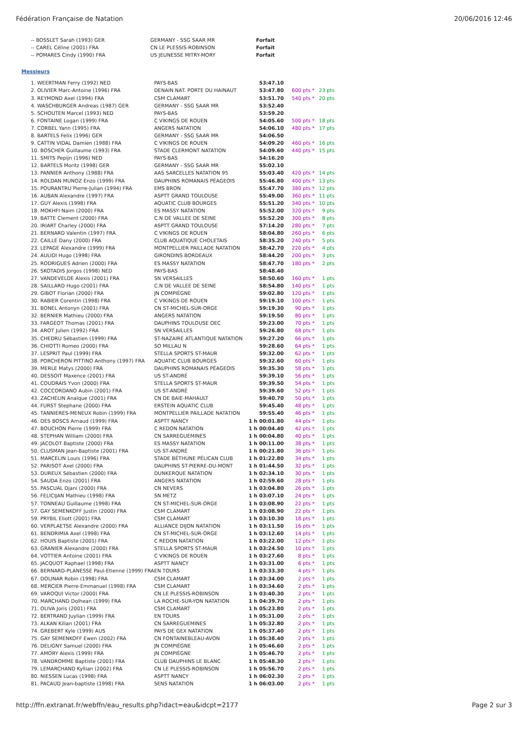Fédération Française de Natation 20/06/2016 12:46
| -- BOSSLET Sarah (1993) GER | GERMANY - SSG SAAR MR | Forfait |
| -- CAREL Céline (2001) FRA | CN LE PLESSIS-ROBINSON | Forfait |
| -- POMARES Cindy (1990) FRA | US JEUNESSE MITRY-MORY | Forfait |
Messieurs
| 1. WEERTMAN Ferry (1992) NED | PAYS-BAS | 53:47.10 | | |
| 2. OLIVIER Marc-Antoine (1996) FRA | DENAIN NAT. PORTE DU HAINAUT | 53:47.80 | 600 pts * | 23 pts |
| 3. REYMOND Axel (1994) FRA | CSM CLAMART | 53:51.70 | 540 pts * | 20 pts |
| 4. WASCHBURGER Andreas (1987) GER | GERMANY - SSG SAAR MR | 53:52.40 | | |
| 5. SCHOUTEN Marcel (1993) NED | PAYS-BAS | 53:59.20 | | |
| 6. FONTAINE Logan (1999) FRA | C VIKINGS DE ROUEN | 54:05.60 | 500 pts * | 18 pts |
| 7. CORBEL Yann (1995) FRA | ANGERS NATATION | 54:06.10 | 480 pts * | 17 pts |
| 8. BARTELS Felix (1996) GER | GERMANY - SSG SAAR MR | 54:06.50 | | |
| 9. CATTIN VIDAL Damien (1988) FRA | C VIKINGS DE ROUEN | 54:09.20 | 460 pts * | 16 pts |
| 10. BOSCHER Guillaume (1993) FRA | STADE CLERMONT NATATION | 54:09.60 | 440 pts * | 15 pts |
| 11. SMITS Pepijn (1996) NED | PAYS-BAS | 54:16.20 | | |
| 12. BARTELS Moritz (1998) GER | GERMANY - SSG SAAR MR | 55:02.10 | | |
| 13. PANNIER Anthony (1988) FRA | AAS SARCELLES NATATION 95 | 55:03.40 | 420 pts * | 14 pts |
| 14. ROLDAN MUNOZ Enzo (1999) FRA | DAUPHINS ROMANAIS PÉAGEOIS | 55:46.80 | 400 pts * | 13 pts |
| 15. POURANTRU Pierre-Julian (1994) FRA | EMS BRON | 55:47.70 | 380 pts * | 12 pts |
| 16. AUBAN Alexandre (1997) FRA | ASPTT GRAND TOULOUSE | 55:49.00 | 360 pts * | 11 pts |
| 17. GUY Alexis (1998) FRA | AQUATIC CLUB BOURGES | 55:51.20 | 340 pts * | 10 pts |
| 18. MOKHFI Naim (2000) FRA | ES MASSY NATATION | 55:52.00 | 320 pts * | 9 pts |
| 19. BATTE Clement (2000) FRA | C.N DE VALLEE DE SEINE | 55:52.20 | 300 pts * | 8 pts |
| 20. IRIART Charley (2000) FRA | ASPTT GRAND TOULOUSE | 57:14.20 | 280 pts * | 7 pts |
| 21. BERNARD Valentin (1997) FRA | C VIKINGS DE ROUEN | 58:04.80 | 260 pts * | 6 pts |
| 22. CAILLE Dany (2000) FRA | CLUB AQUATIQUE CHOLETAIS | 58:35.20 | 240 pts * | 5 pts |
| 23. LEPAGE Alexandre (1999) FRA | MONTPELLIER PAILLADE NATATION | 58:42.70 | 220 pts * | 4 pts |
| 24. AULIDI Hugo (1998) FRA | GIRONDINS BORDEAUX | 58:44.20 | 200 pts * | 3 pts |
| 25. RODRIGUES Adrien (2000) FRA | ES MASSY NATATION | 58:47.70 | 180 pts * | 2 pts |
| 26. SKOTADIS Jorgos (1998) NED | PAYS-BAS | 58:48.40 | | |
| 27. VANDEVELDE Alexis (2001) FRA | SN VERSAILLES | 58:50.60 | 160 pts * | 1 pts |
| 28. SAILLARD Hugo (2001) FRA | C.N DE VALLEE DE SEINE | 58:54.80 | 140 pts * | 1 pts |
| 29. GIBOT Florian (2000) FRA | JN COMPIÈGNE | 59:02.80 | 120 pts * | 1 pts |
| 30. RABIER Corentin (1998) FRA | C VIKINGS DE ROUEN | 59:19.10 | 100 pts * | 1 pts |
| 31. BONEL Antonyn (2001) FRA | CN ST-MICHEL-SUR-ORGE | 59:19.30 | 90 pts * | 1 pts |
| 32. BERNIER Mathieu (2000) FRA | ANGERS NATATION | 59:19.50 | 80 pts * | 1 pts |
| 33. FARGEOT Thomas (2001) FRA | DAUPHINS TOULOUSE OEC | 59:23.00 | 70 pts * | 1 pts |
| 34. AROT Julien (1992) FRA | SN VERSAILLES | 59:26.80 | 68 pts * | 1 pts |
| 35. CHEDRU Sébastien (1999) FRA | ST-NAZAIRE ATLANTIQUE NATATION | 59:27.20 | 66 pts * | 1 pts |
| 36. CHIOTTI Romeo (2000) FRA | SO MILLAU N | 59:28.60 | 64 pts * | 1 pts |
| 37. LESPRIT Paul (1999) FRA | STELLA SPORTS ST-MAUR | 59:32.00 | 62 pts * | 1 pts |
| 38. PORCHERON PITTINO Anthony (1997) FRA | AQUATIC CLUB BOURGES | 59:32.60 | 60 pts * | 1 pts |
| 39. MERLE Matys (2000) FRA | DAUPHINS ROMANAIS PÉAGEOIS | 59:35.30 | 58 pts * | 1 pts |
| 40. DESSOIT Maxence (2001) FRA | US ST-ANDRÉ | 59:39.10 | 56 pts * | 1 pts |
| 41. COUDRAIS Yvon (2000) FRA | STELLA SPORTS ST-MAUR | 59:39.50 | 54 pts * | 1 pts |
| 42. COCCORDANO Aubin (2001) FRA | US ST-ANDRÉ | 59:39.60 | 52 pts * | 1 pts |
| 43. ZACHELIN Anaïque (2001) FRA | CN DE BAIE-MAHAULT | 59:40.70 | 50 pts * | 1 pts |
| 44. FURST Stephane (2000) FRA | ERSTEIN AQUATIC CLUB | 59:45.40 | 48 pts * | 1 pts |
| 45. TANNIERES-MENEUX Robin (1999) FRA | MONTPELLIER PAILLADE NATATION | 59:55.40 | 46 pts * | 1 pts |
| 46. DES BOSCS Arnaud (1999) FRA | ASPTT NANCY | 1 h 00:01.80 | 44 pts * | 1 pts |
| 47. BOUCHON Pierre (1999) FRA | C REDON NATATION | 1 h 00:04.40 | 42 pts * | 1 pts |
| 48. STEPHAN William (2000) FRA | CN SARREGUEMINES | 1 h 00:04.80 | 40 pts * | 1 pts |
| 49. JACOLOT Baptiste (2000) FRA | ES MASSY NATATION | 1 h 00:11.00 | 38 pts * | 1 pts |
| 50. CLUSMAN Jean-Baptiste (2001) FRA | US ST-ANDRÉ | 1 h 00:21.80 | 36 pts * | 1 pts |
| 51. MARCELIN Louis (1996) FRA | STADE BÉTHUNE PÉLICAN CLUB | 1 h 01:22.80 | 34 pts * | 1 pts |
| 52. PARISOT Axel (2000) FRA | DAUPHINS ST-PIERRE-DU-MONT | 1 h 01:44.50 | 32 pts * | 1 pts |
| 53. DUREUX Sébastien (2000) FRA | DUNKERQUE NATATION | 1 h 02:34.10 | 30 pts * | 1 pts |
| 54. SAUDA Enzo (2001) FRA | ANGERS NATATION | 1 h 02:59.60 | 28 pts * | 1 pts |
| 55. PASCUAL Djani (2000) FRA | CN NEVERS | 1 h 03:04.80 | 26 pts * | 1 pts |
| 56. FELICIJAN Mathieu (1998) FRA | SN METZ | 1 h 03:07.10 | 24 pts * | 1 pts |
| 57. TONNEAU Guillaume (1998) FRA | CN ST-MICHEL-SUR-ORGE | 1 h 03:08.90 | 22 pts * | 1 pts |
| 57. GAY SEMENKOFF Justin (2000) FRA | CSM CLAMART | 1 h 03:08.90 | 22 pts * | 1 pts |
| 59. PRYBIL Eliott (2001) FRA | CSM CLAMART | 1 h 03:10.30 | 18 pts * | 1 pts |
| 60. VERPLAETSE Alexandre (2000) FRA | ALLIANCE DIJON NATATION | 1 h 03:11.50 | 16 pts * | 1 pts |
| 61. BENDRIMIA Axel (1998) FRA | CN ST-MICHEL-SUR-ORGE | 1 h 03:12.60 | 14 pts * | 1 pts |
| 62. HOUIS Baptiste (2001) FRA | C REDON NATATION | 1 h 03:22.00 | 12 pts * | 1 pts |
| 63. GRANIER Alexandre (2000) FRA | STELLA SPORTS ST-MAUR | 1 h 03:24.50 | 10 pts * | 1 pts |
| 64. VOTTIER Antoine (2001) FRA | C VIKINGS DE ROUEN | 1 h 03:27.60 | 8 pts * | 1 pts |
| 65. JACQUOT Raphael (1998) FRA | ASPTT NANCY | 1 h 03:31.00 | 6 pts * | 1 pts |
| 66. BERNARD-PLANESSE Paul-Etienne (1999) FRA | EN TOURS | 1 h 03:33.30 | 4 pts * | 1 pts |
| 67. DOLINAR Robin (1998) FRA | CSM CLAMART | 1 h 03:34.00 | 2 pts * | 1 pts |
| 68. MERCIER Pierre-Emmanuel (1998) FRA | CSM CLAMART | 1 h 03:34.60 | 2 pts * | 1 pts |
| 69. VAROQUI Victor (2000) FRA | CN LE PLESSIS-ROBINSON | 1 h 03:40.30 | 2 pts * | 1 pts |
| 70. MARCHAND Dolhean (1999) FRA | LA ROCHE-SUR-YON NATATION | 1 h 04:39.70 | 2 pts * | 1 pts |
| 71. OLIVA Joris (2001) FRA | CSM CLAMART | 1 h 05:23.80 | 2 pts * | 1 pts |
| 72. BERTRAND Juylian (1999) FRA | EN TOURS | 1 h 05:31.00 | 2 pts * | 1 pts |
| 73. ALKAN Kilian (2001) FRA | CN SARREGUEMINES | 1 h 05:32.80 | 2 pts * | 1 pts |
| 74. GREBERT Kyle (1999) AUS | PAYS DE GEX NATATION | 1 h 05:37.40 | 2 pts * | 1 pts |
| 75. GAY SEMENKOFF Ewen (2002) FRA | CN FONTAINEBLEAU-AVON | 1 h 05:38.40 | 2 pts * | 1 pts |
| 76. DELIGNY Samuel (2000) FRA | JN COMPIÈGNE | 1 h 05:46.60 | 2 pts * | 1 pts |
| 77. AMORY Alexis (1999) FRA | JN COMPIÈGNE | 1 h 05:46.70 | 2 pts * | 1 pts |
| 78. VANDROMME Baptiste (2001) FRA | CLUB DAUPHINS LE BLANC | 1 h 05:48.30 | 2 pts * | 1 pts |
| 79. LEMARCHAND Kyllian (2002) FRA | CN LE PLESSIS-ROBINSON | 1 h 05:56.70 | 2 pts * | 1 pts |
| 80. NIESSEN Lucas (1998) FRA | ASPTT NANCY | 1 h 06:02.30 | 2 pts * | 1 pts |
| 81. PACAUD Jean-baptiste (1998) FRA | SENS NATATION | 1 h 06:03.00 | 2 pts * | 1 pts |
http://ffn.extranat.fr/webffn/eau_results.php?idact=eau&idcpt=2177 Page 2 sur 3